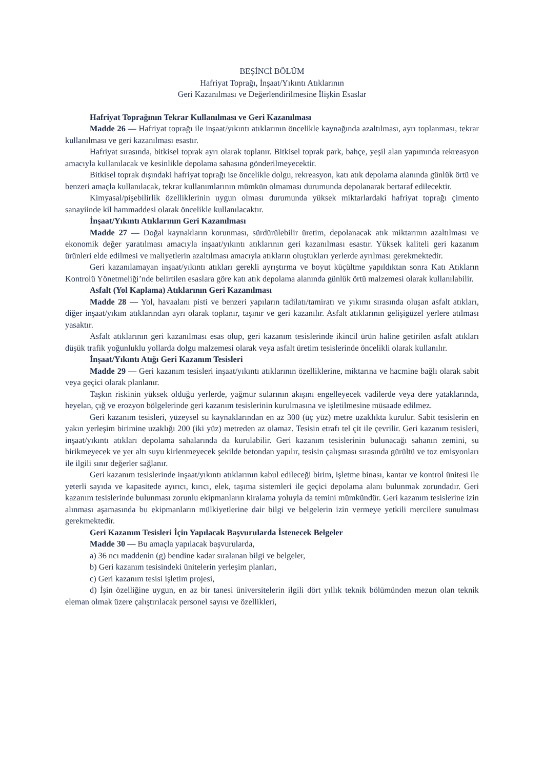BEŞİNCİ BÖLÜM
Hafriyat Toprağı, İnşaat/Yıkıntı Atıklarının
Geri Kazanılması ve Değerlendirilmesine İlişkin Esaslar
Hafriyat Toprağının Tekrar Kullanılması ve Geri Kazanılması
Madde 26 — Hafriyat toprağı ile inşaat/yıkıntı atıklarının öncelikle kaynağında azaltılması, ayrı toplanması, tekrar kullanılması ve geri kazanılması esastır.
Hafriyat sırasında, bitkisel toprak ayrı olarak toplanır. Bitkisel toprak park, bahçe, yeşil alan yapımında rekreasyon amacıyla kullanılacak ve kesinlikle depolama sahasına gönderilmeyecektir.
Bitkisel toprak dışındaki hafriyat toprağı ise öncelikle dolgu, rekreasyon, katı atık depolama alanında günlük örtü ve benzeri amaçla kullanılacak, tekrar kullanımlarının mümkün olmaması durumunda depolanarak bertaraf edilecektir.
Kimyasal/pişebilirlik özelliklerinin uygun olması durumunda yüksek miktarlardaki hafriyat toprağı çimento sanayiinde kil hammaddesi olarak öncelikle kullanılacaktır.
İnşaat/Yıkıntı Atıklarının Geri Kazanılması
Madde 27 — Doğal kaynakların korunması, sürdürülebilir üretim, depolanacak atık miktarının azaltılması ve ekonomik değer yaratılması amacıyla inşaat/yıkıntı atıklarının geri kazanılması esastır. Yüksek kaliteli geri kazanım ürünleri elde edilmesi ve maliyetlerin azaltılması amacıyla atıkların oluştukları yerlerde ayrılması gerekmektedir.
Geri kazanılamayan inşaat/yıkıntı atıkları gerekli ayrıştırma ve boyut küçültme yapıldıktan sonra Katı Atıkların Kontrolü Yönetmeliği’nde belirtilen esaslara göre katı atık depolama alanında günlük örtü malzemesi olarak kullanılabilir.
Asfalt (Yol Kaplama) Atıklarının Geri Kazanılması
Madde 28 — Yol, havaalanı pisti ve benzeri yapıların tadilatı/tamiratı ve yıkımı sırasında oluşan asfalt atıkları, diğer inşaat/yıkım atıklarından ayrı olarak toplanır, taşınır ve geri kazanılır. Asfalt atıklarının gelişigüzel yerlere atılması yasaktır.
Asfalt atıklarının geri kazanılması esas olup, geri kazanım tesislerinde ikincil ürün haline getirilen asfalt atıkları düşük trafik yoğunluklu yollarda dolgu malzemesi olarak veya asfalt üretim tesislerinde öncelikli olarak kullanılır.
İnşaat/Yıkıntı Atığı Geri Kazanım Tesisleri
Madde 29 — Geri kazanım tesisleri inşaat/yıkıntı atıklarının özelliklerine, miktarına ve hacmine bağlı olarak sabit veya geçici olarak planlanır.
Taşkın riskinin yüksek olduğu yerlerde, yağmur sularının akışını engelleyecek vadilerde veya dere yataklarında, heyelan, çığ ve erozyon bölgelerinde geri kazanım tesislerinin kurulmasına ve işletilmesine müsaade edilmez.
Geri kazanım tesisleri, yüzeysel su kaynaklarından en az 300 (üç yüz) metre uzaklıkta kurulur. Sabit tesislerin en yakın yerleşim birimine uzaklığı 200 (iki yüz) metreden az olamaz. Tesisin etrafı tel çit ile çevrilir. Geri kazanım tesisleri, inşaat/yıkıntı atıkları depolama sahalarında da kurulabilir. Geri kazanım tesislerinin bulunacağı sahanın zemini, su birikmeyecek ve yer altı suyu kirlenmeyecek şekilde betondan yapılır, tesisin çalışması sırasında gürültü ve toz emisyonları ile ilgili sınır değerler sağlanır.
Geri kazanım tesislerinde inşaat/yıkıntı atıklarının kabul edileceği birim, işletme binası, kantar ve kontrol ünitesi ile yeterli sayıda ve kapasitede ayırıcı, kırıcı, elek, taşıma sistemleri ile geçici depolama alanı bulunmak zorundadır. Geri kazanım tesislerinde bulunması zorunlu ekipmanların kiralama yoluyla da temini mümkündür. Geri kazanım tesislerine izin alınması aşamasında bu ekipmanların mülkiyetlerine dair bilgi ve belgelerin izin vermeye yetkili mercilere sunulması gerekmektedir.
Geri Kazanım Tesisleri İçin Yapılacak Başvurularda İstenecek Belgeler
Madde 30 — Bu amaçla yapılacak başvurularda,
a) 36 ncı maddenin (g) bendine kadar sıralanan bilgi ve belgeler,
b) Geri kazanım tesisindeki ünitelerin yerleşim planları,
c) Geri kazanım tesisi işletim projesi,
d) İşin özelliğine uygun, en az bir tanesi üniversitelerin ilgili dört yıllık teknik bölümünden mezun olan teknik eleman olmak üzere çalıştırılacak personel sayısı ve özellikleri,